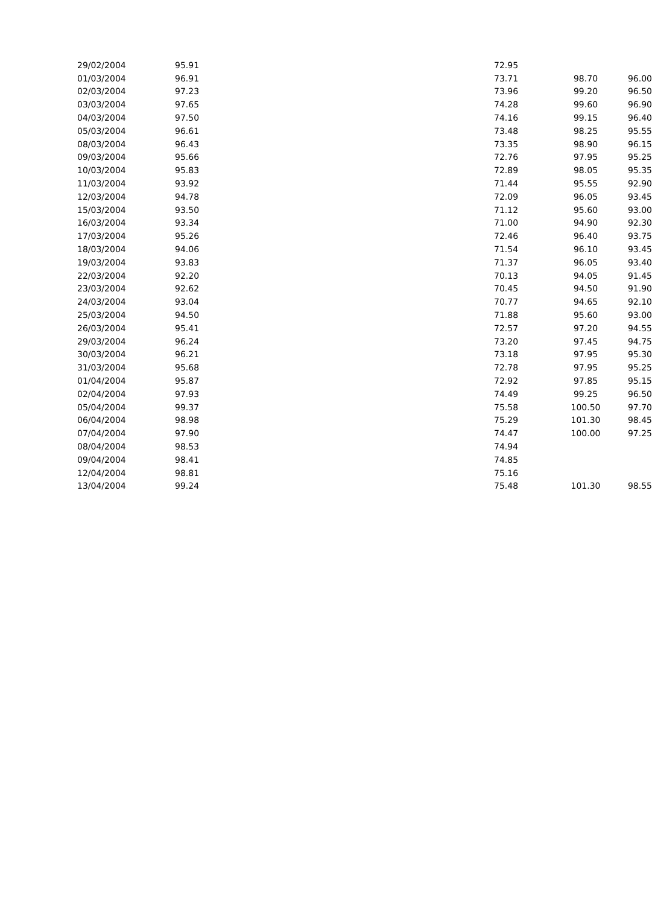| 29/02/2004 | 95.91 | 72.95 | | |
| 01/03/2004 | 96.91 | 73.71 | 98.70 | 96.00 |
| 02/03/2004 | 97.23 | 73.96 | 99.20 | 96.50 |
| 03/03/2004 | 97.65 | 74.28 | 99.60 | 96.90 |
| 04/03/2004 | 97.50 | 74.16 | 99.15 | 96.40 |
| 05/03/2004 | 96.61 | 73.48 | 98.25 | 95.55 |
| 08/03/2004 | 96.43 | 73.35 | 98.90 | 96.15 |
| 09/03/2004 | 95.66 | 72.76 | 97.95 | 95.25 |
| 10/03/2004 | 95.83 | 72.89 | 98.05 | 95.35 |
| 11/03/2004 | 93.92 | 71.44 | 95.55 | 92.90 |
| 12/03/2004 | 94.78 | 72.09 | 96.05 | 93.45 |
| 15/03/2004 | 93.50 | 71.12 | 95.60 | 93.00 |
| 16/03/2004 | 93.34 | 71.00 | 94.90 | 92.30 |
| 17/03/2004 | 95.26 | 72.46 | 96.40 | 93.75 |
| 18/03/2004 | 94.06 | 71.54 | 96.10 | 93.45 |
| 19/03/2004 | 93.83 | 71.37 | 96.05 | 93.40 |
| 22/03/2004 | 92.20 | 70.13 | 94.05 | 91.45 |
| 23/03/2004 | 92.62 | 70.45 | 94.50 | 91.90 |
| 24/03/2004 | 93.04 | 70.77 | 94.65 | 92.10 |
| 25/03/2004 | 94.50 | 71.88 | 95.60 | 93.00 |
| 26/03/2004 | 95.41 | 72.57 | 97.20 | 94.55 |
| 29/03/2004 | 96.24 | 73.20 | 97.45 | 94.75 |
| 30/03/2004 | 96.21 | 73.18 | 97.95 | 95.30 |
| 31/03/2004 | 95.68 | 72.78 | 97.95 | 95.25 |
| 01/04/2004 | 95.87 | 72.92 | 97.85 | 95.15 |
| 02/04/2004 | 97.93 | 74.49 | 99.25 | 96.50 |
| 05/04/2004 | 99.37 | 75.58 | 100.50 | 97.70 |
| 06/04/2004 | 98.98 | 75.29 | 101.30 | 98.45 |
| 07/04/2004 | 97.90 | 74.47 | 100.00 | 97.25 |
| 08/04/2004 | 98.53 | 74.94 | | |
| 09/04/2004 | 98.41 | 74.85 | | |
| 12/04/2004 | 98.81 | 75.16 | | |
| 13/04/2004 | 99.24 | 75.48 | 101.30 | 98.55 |